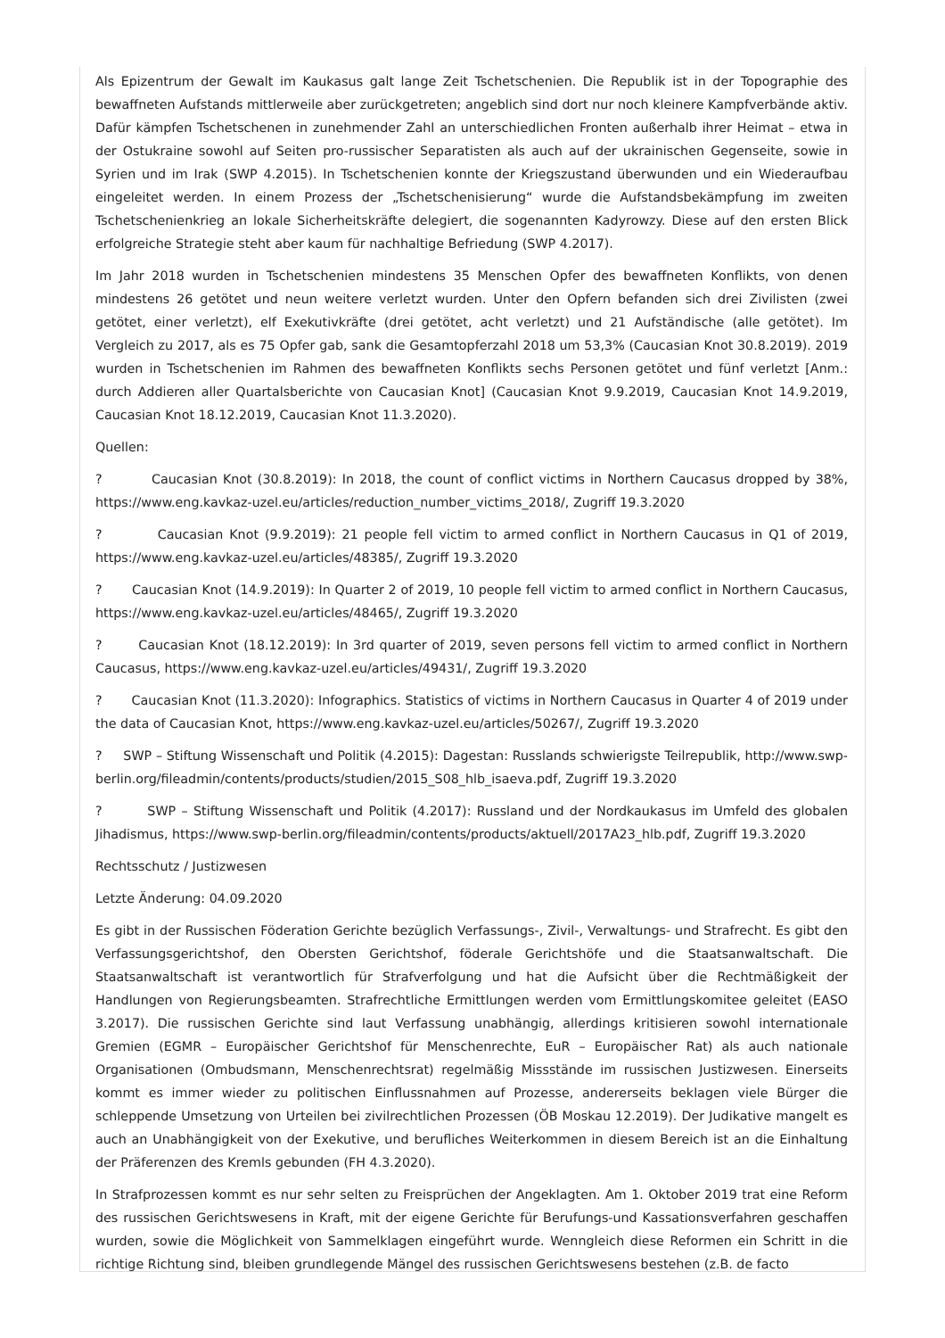Als Epizentrum der Gewalt im Kaukasus galt lange Zeit Tschetschenien. Die Republik ist in der Topographie des bewaffneten Aufstands mittlerweile aber zurückgetreten; angeblich sind dort nur noch kleinere Kampfverbände aktiv. Dafür kämpfen Tschetschenen in zunehmender Zahl an unterschiedlichen Fronten außerhalb ihrer Heimat – etwa in der Ostukraine sowohl auf Seiten pro-russischer Separatisten als auch auf der ukrainischen Gegenseite, sowie in Syrien und im Irak (SWP 4.2015). In Tschetschenien konnte der Kriegszustand überwunden und ein Wiederaufbau eingeleitet werden. In einem Prozess der „Tschetschenisierung“ wurde die Aufstandsbekämpfung im zweiten Tschetschenienkrieg an lokale Sicherheitskräfte delegiert, die sogenannten Kadyrowzy. Diese auf den ersten Blick erfolgreiche Strategie steht aber kaum für nachhaltige Befriedung (SWP 4.2017).
Im Jahr 2018 wurden in Tschetschenien mindestens 35 Menschen Opfer des bewaffneten Konflikts, von denen mindestens 26 getötet und neun weitere verletzt wurden. Unter den Opfern befanden sich drei Zivilisten (zwei getötet, einer verletzt), elf Exekutivkräfte (drei getötet, acht verletzt) und 21 Aufständische (alle getötet). Im Vergleich zu 2017, als es 75 Opfer gab, sank die Gesamtopferzahl 2018 um 53,3% (Caucasian Knot 30.8.2019). 2019 wurden in Tschetschenien im Rahmen des bewaffneten Konflikts sechs Personen getötet und fünf verletzt [Anm.: durch Addieren aller Quartalsberichte von Caucasian Knot] (Caucasian Knot 9.9.2019, Caucasian Knot 14.9.2019, Caucasian Knot 18.12.2019, Caucasian Knot 11.3.2020).
Quellen:
? Caucasian Knot (30.8.2019): In 2018, the count of conflict victims in Northern Caucasus dropped by 38%, https://www.eng.kavkaz-uzel.eu/articles/reduction_number_victims_2018/, Zugriff 19.3.2020
? Caucasian Knot (9.9.2019): 21 people fell victim to armed conflict in Northern Caucasus in Q1 of 2019, https://www.eng.kavkaz-uzel.eu/articles/48385/, Zugriff 19.3.2020
? Caucasian Knot (14.9.2019): In Quarter 2 of 2019, 10 people fell victim to armed conflict in Northern Caucasus, https://www.eng.kavkaz-uzel.eu/articles/48465/, Zugriff 19.3.2020
? Caucasian Knot (18.12.2019): In 3rd quarter of 2019, seven persons fell victim to armed conflict in Northern Caucasus, https://www.eng.kavkaz-uzel.eu/articles/49431/, Zugriff 19.3.2020
? Caucasian Knot (11.3.2020): Infographics. Statistics of victims in Northern Caucasus in Quarter 4 of 2019 under the data of Caucasian Knot, https://www.eng.kavkaz-uzel.eu/articles/50267/, Zugriff 19.3.2020
? SWP – Stiftung Wissenschaft und Politik (4.2015): Dagestan: Russlands schwierigste Teilrepublik, http://www.swp-berlin.org/fileadmin/contents/products/studien/2015_S08_hlb_isaeva.pdf, Zugriff 19.3.2020
? SWP – Stiftung Wissenschaft und Politik (4.2017): Russland und der Nordkaukasus im Umfeld des globalen Jihadismus, https://www.swp-berlin.org/fileadmin/contents/products/aktuell/2017A23_hlb.pdf, Zugriff 19.3.2020
Rechtsschutz / Justizwesen
Letzte Änderung: 04.09.2020
Es gibt in der Russischen Föderation Gerichte bezüglich Verfassungs-, Zivil-, Verwaltungs- und Strafrecht. Es gibt den Verfassungsgerichtshof, den Obersten Gerichtshof, föderale Gerichtshöfe und die Staatsanwaltschaft. Die Staatsanwaltschaft ist verantwortlich für Strafverfolgung und hat die Aufsicht über die Rechtmäßigkeit der Handlungen von Regierungsbeamten. Strafrechtliche Ermittlungen werden vom Ermittlungskomitee geleitet (EASO 3.2017). Die russischen Gerichte sind laut Verfassung unabhängig, allerdings kritisieren sowohl internationale Gremien (EGMR – Europäischer Gerichtshof für Menschenrechte, EuR – Europäischer Rat) als auch nationale Organisationen (Ombudsmann, Menschenrechtsrat) regelmäßig Missstände im russischen Justizwesen. Einerseits kommt es immer wieder zu politischen Einflussnahmen auf Prozesse, andererseits beklagen viele Bürger die schleppende Umsetzung von Urteilen bei zivilrechtlichen Prozessen (ÖB Moskau 12.2019). Der Judikative mangelt es auch an Unabhängigkeit von der Exekutive, und berufliches Weiterkommen in diesem Bereich ist an die Einhaltung der Präferenzen des Kremls gebunden (FH 4.3.2020).
In Strafprozessen kommt es nur sehr selten zu Freisprüchen der Angeklagten. Am 1. Oktober 2019 trat eine Reform des russischen Gerichtswesens in Kraft, mit der eigene Gerichte für Berufungs-und Kassationsverfahren geschaffen wurden, sowie die Möglichkeit von Sammelklagen eingeführt wurde. Wenngleich diese Reformen ein Schritt in die richtige Richtung sind, bleiben grundlegende Mängel des russischen Gerichtswesens bestehen (z.B. de facto